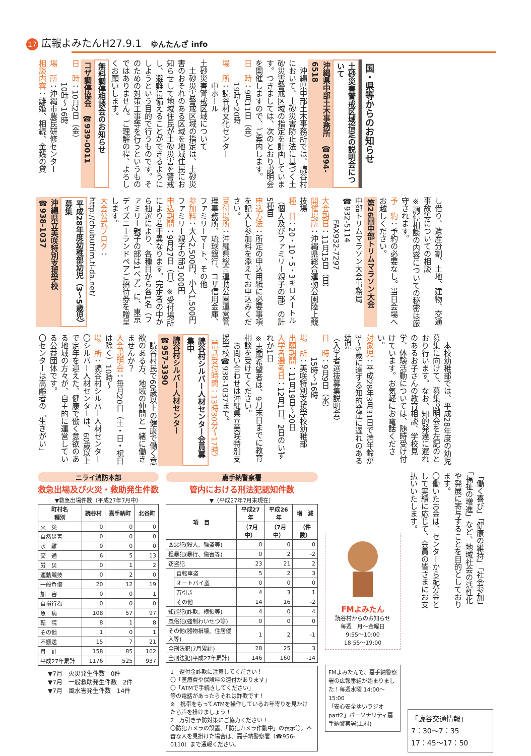17 広報よみたんH27.9.1 ゆんたんざ info
国・県等からのお知らせ
土砂災害警戒区域指定の説明会について
沖縄県中部土木事務所　☎894-6518
　沖縄県中部土木事務所では、読谷村において、土砂災害防止法に基づく土砂災害警戒区域の指定を計画しています。つきましては、次のとおり説明会を開催しますので、ご案内します。
日　時：9月11日（金）
　　　19時〜20時
場　所：読谷村文化センター
　　　中ホール
土砂災害警戒区域について
　土砂災害警戒区域の指定は、土砂災害のおそれのある区域を地域住民にお知らせして地域住民が土砂災害を警戒し、避難に備えることができるようにしようという目的で行うものです。そのための対策工事等を行うというものではありません。ご理解の程、よろしくお願いします。
無料調停相談会のお知らせ
コザ調停協会　☎939-0011
日　時：10月2日（金）
　　　10時〜16時
場　所：沖縄市農民研修センター
相談内容：離婚、相続、金銭の貸
し借り、遺産分割、土地、建物、交通事故等についての相談
※調停相談の内容についての秘密は厳守されます。
予　約：予約の必要なし。当日会場へお越しください。
第26回中部トリムマラソン大会
中部トリムマラソン大会事務局　☎932-5114
　　　FAX932-7297
大会期日：11月15日（日）
開催場所：沖縄県総合運動公園陸上競技場
種　目：20・10・5・3キロメートル（個人及びファミリー親子の部）の計5種目
申込方法：所定の申込用紙に必要事項を記入し参加料を添えてお申込みください。
受付場所：沖縄県総合運動公園運営管理事務所、琉球銀行、コザ信用金庫、ファミリーマート、その他
参加料：大人2,500円、小人1,500円　ファミリー親子の部3,000円
申込期間：9月27日（日）※受付場所により若干異なります。完走者の中から抽選により、各種目から各1名（ファミリー親子の部は1ペア）に、東京ディズニーランドペアご招待券を贈呈します。
大会公式ブログ：http://chubutrim.ti-da.net/
平成28年度幼稚部幼児（3〜5歳児）募集
沖縄県立美咲特別支援学校　☎938-1037
　本校幼稚部では、平成28年度の幼児募集に向けて、募集説明会を左記のとおり行います。なお、知的発達に遅れのあるお子さんの教育相談、学校見学、体験活動については、随時受け付けています。お気軽にお電話ください。
対象児：平成28年3月31日で満年齢が3〜5歳に達する知的発達に遅れのある幼児
〈入学者選抜募集説明会〉
日　時：9月9日（水）
　　　15時〜16時
場　所：美咲特別支援学校幼稚部
出願期間：11月19日〜20日
入学者選考日：12月1日、2日のいずれか1日
※志願希望者は、9月末日までに教育相談を受けてください。
　お問い合わせは沖縄県立美咲特別支援学校☎938-1037まで。
（電話受付時間：13時30分〜17時）
読谷村シルバー人材センター会員募集中
読谷村シルバー人材センター　☎957-3390
　読谷村民で60歳以上の健康で働く意欲のある方、地域の仲間と一緒に働きませんか？
入会説明会：毎月20日（土・日・祝日は除く）10時〜
場　所：読谷村シルバー人材センター
〇シルバー人材センターは、60歳以上で定年を迎えた、健康で働く意欲のある地域の方々が、自主的に運営している公益団体です。
〇センターは高齢者の「生きがい」
ニライ消防本部
救急出場及び火災・救助発生件数
▼救急出場件数（平成27年7月中）
| 町村名 種別 | 読谷村 | 嘉手納町 | 北谷町 |
| --- | --- | --- | --- |
| 火 災 | 0 | 0 | 0 |
| 自然災害 | 0 | 0 | 0 |
| 水 難 | 0 | 0 | 0 |
| 交 通 | 6 | 5 | 13 |
| 労 災 | 0 | 1 | 2 |
| 運動競技 | 0 | 2 | 0 |
| 一般負傷 | 20 | 12 | 19 |
| 加 害 | 0 | 0 | 1 |
| 自損行為 | 0 | 0 | 0 |
| 急 病 | 108 | 57 | 97 |
| 転 院 | 8 | 1 | 8 |
| その他 | 1 | 0 | 1 |
| 不搬送 | 15 | 7 | 21 |
| 月 計 | 158 | 85 | 162 |
| 平成27年累計 | 1176 | 525 | 937 |
▼7月　火災発生件数　0件
▼7月　一般救助発生件数　2件
▼7月　風水害発生件数　14件
嘉手納警察署
管内における刑法犯認知件数
▼（平成27年7月末現在）
| 項 目 | | 平成27年 | 平成26年 | 増 減 |
| --- | --- | --- | --- | --- |
| | | （7月中） | （7月中） | （件数） |
| 凶悪犯(殺人、強盗等) | | 0 | 0 | 0 |
| 粗暴犯(暴行、傷害等) | | 0 | 2 | -2 |
| 窃盗犯 | | 23 | 21 | 2 |
| | 自転車盗 | 5 | 2 | 3 |
| | オートバイ盗 | 0 | 0 | 0 |
| | 万引き | 4 | 3 | 1 |
| | その他 | 14 | 16 | -2 |
| 知能犯(詐欺、横領等) | | 4 | 0 | 4 |
| 風俗犯(強制わいせつ等) | | 0 | 0 | 0 |
| その他(器物損壊、住居侵入等) | | 1 | 2 | -1 |
| 全刑法犯(7月累計) | | 28 | 25 | 3 |
| 全刑法犯(平成27年累計) | | 146 | 160 | -14 |
1　還付金詐欺に注意してください！
〇「医療費や保険料の還付があります」
〇「ATMで手続きしてください」
等の電話があったらそれは詐欺です！
※　携帯をもってATMを操作しているお年寄りを見かけたら声を掛けましょう！
2　万引き予防対策にご協力ください！
〇防犯カメラの設置、「防犯カメラ作動中」の表示等。不審な人を見掛けた場合は、嘉手納警察署（☎956-0110）まで通報ください。
FMよみたん
読谷村からのお知らせ
毎週　月〜金曜日
9:55〜10:00
18:55〜19:00
FMよみたんで、嘉手納警察署の広報番組が始まりました！毎週水曜 14:00〜15:00
「安心安全ゆいラジオpart2」パーソナリティ嘉手納警察署(上村)
「働く喜び」「健康の維持」「社会参加」「福祉の増進」など、地域社会の活性化や発展に寄与することを目的としております。
〇働いたお金は、センターから配分金として実績に応じて、会員の皆さまにお支払いいたします。
「読谷交通情報」
7：30〜7：35
17：45〜17：50